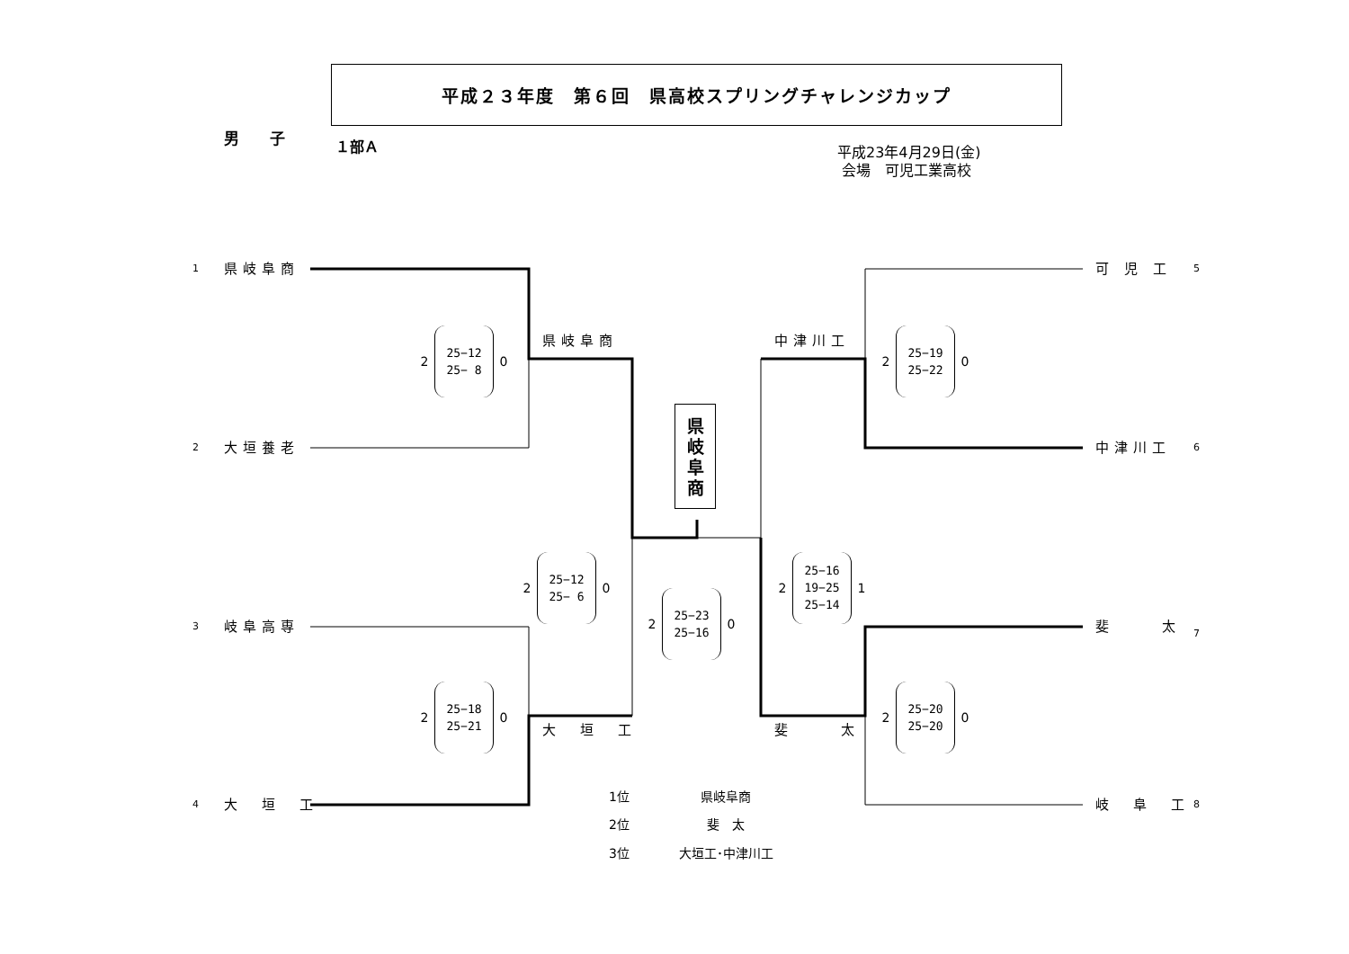平成２３年度　第６回　県高校スプリングチャレンジカップ
男　　子
１部Ａ
平成23年4月29日(金)
会場　可児工業高校
1
県岐阜商
可 児 工
5
2
25−12
25− 8
0
県岐阜商
中津川工
2
25−19
25−22
0
2
大垣養老
県
岐
阜
商
中津川工
6
3
岐阜高専
2
25−12
25− 6
0
2
25−23
25−16
0
2
25−16
19−25
25−14
1
斐　　 太
7
2
25−18
25−21
0
大　垣　工
斐　　 太
2
25−20
25−20
0
4
大　垣　工
| 1位 | 県岐阜商 |
| 2位 | 斐 太 |
| 3位 | 大垣工･中津川工 |
岐　阜　工
8